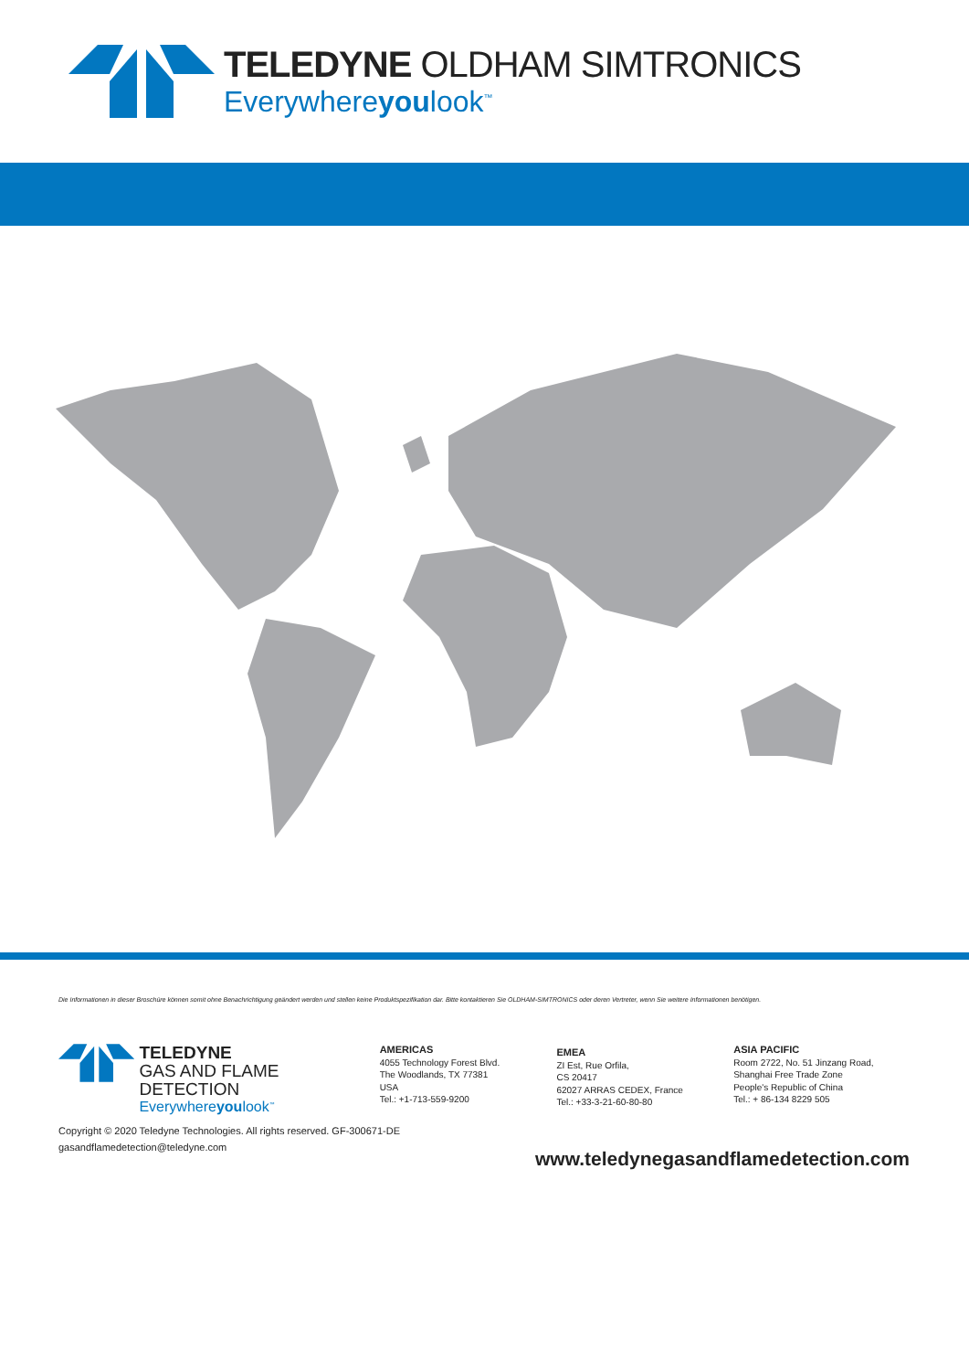TELEDYNE OLDHAM SIMTRONICS
Everywhereyoulook<sup>™</sup>
Die Informationen in dieser Broschüre können somit ohne Benachrichtigung geändert werden und stellen keine Produktspezifikation dar. Bitte kontaktieren Sie OLDHAM-SIMTRONICS oder deren Vertreter, wenn Sie weitere Informationen benötigen.
TELEDYNE
GAS AND FLAME DETECTION
Everywhereyoulook<sup>™</sup>
AMERICAS
4055 Technology Forest Blvd.
The Woodlands, TX 77381
USA
Tel.: +1-713-559-9200
EMEA
ZI Est, Rue Orfila,
CS 20417
62027 ARRAS CEDEX, France
Tel.: +33-3-21-60-80-80
ASIA PACIFIC
Room 2722, No. 51 Jinzang Road,
Shanghai Free Trade Zone
People's Republic of China
Tel.: + 86-134 8229 505
Copyright © 2020 Teledyne Technologies. All rights reserved. GF-300671-DE
gasandflamedetection@teledyne.com
www.teledynegasandflamedetection.com